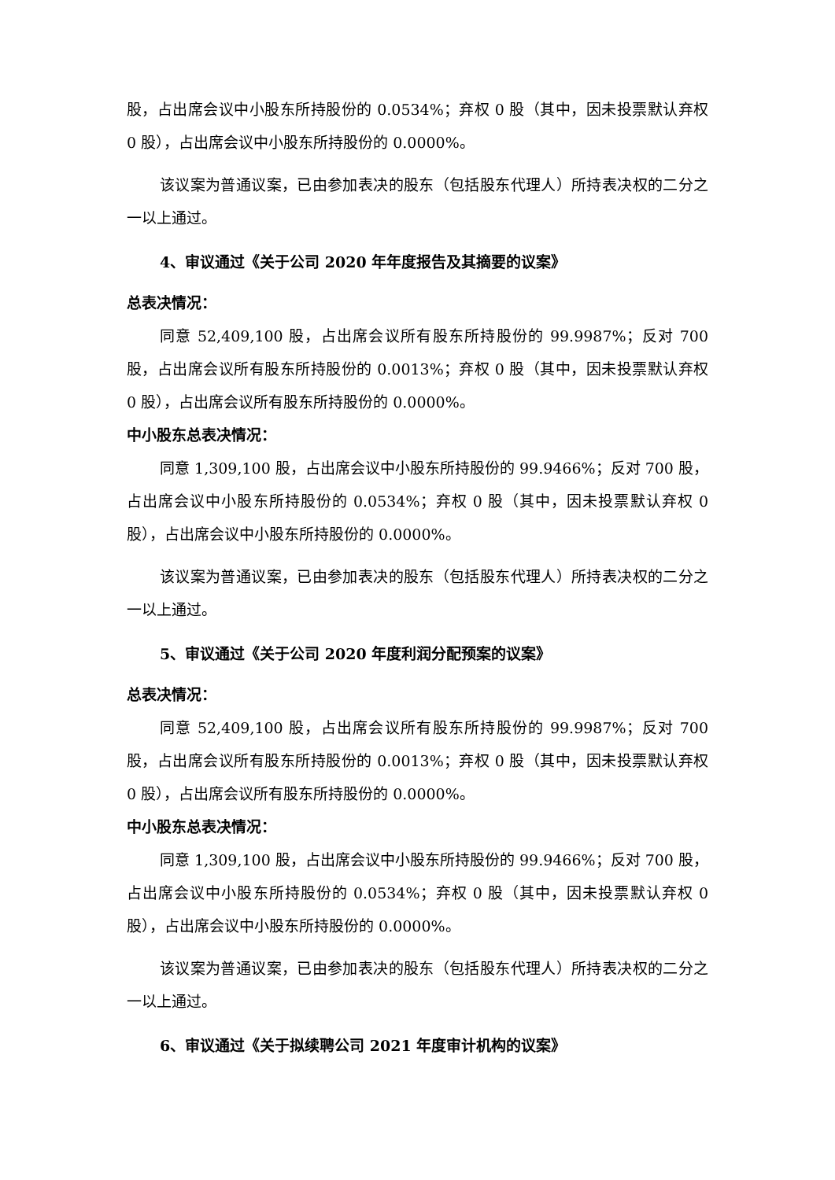股，占出席会议中小股东所持股份的 0.0534%；弃权 0 股（其中，因未投票默认弃权 0 股），占出席会议中小股东所持股份的 0.0000%。
该议案为普通议案，已由参加表决的股东（包括股东代理人）所持表决权的二分之一以上通过。
4、审议通过《关于公司 2020 年年度报告及其摘要的议案》
总表决情况：
同意 52,409,100 股，占出席会议所有股东所持股份的 99.9987%；反对 700 股，占出席会议所有股东所持股份的 0.0013%；弃权 0 股（其中，因未投票默认弃权 0 股），占出席会议所有股东所持股份的 0.0000%。
中小股东总表决情况：
同意 1,309,100 股，占出席会议中小股东所持股份的 99.9466%；反对 700 股，占出席会议中小股东所持股份的 0.0534%；弃权 0 股（其中，因未投票默认弃权 0 股），占出席会议中小股东所持股份的 0.0000%。
该议案为普通议案，已由参加表决的股东（包括股东代理人）所持表决权的二分之一以上通过。
5、审议通过《关于公司 2020 年度利润分配预案的议案》
总表决情况：
同意 52,409,100 股，占出席会议所有股东所持股份的 99.9987%；反对 700 股，占出席会议所有股东所持股份的 0.0013%；弃权 0 股（其中，因未投票默认弃权 0 股），占出席会议所有股东所持股份的 0.0000%。
中小股东总表决情况：
同意 1,309,100 股，占出席会议中小股东所持股份的 99.9466%；反对 700 股，占出席会议中小股东所持股份的 0.0534%；弃权 0 股（其中，因未投票默认弃权 0 股），占出席会议中小股东所持股份的 0.0000%。
该议案为普通议案，已由参加表决的股东（包括股东代理人）所持表决权的二分之一以上通过。
6、审议通过《关于拟续聘公司 2021 年度审计机构的议案》